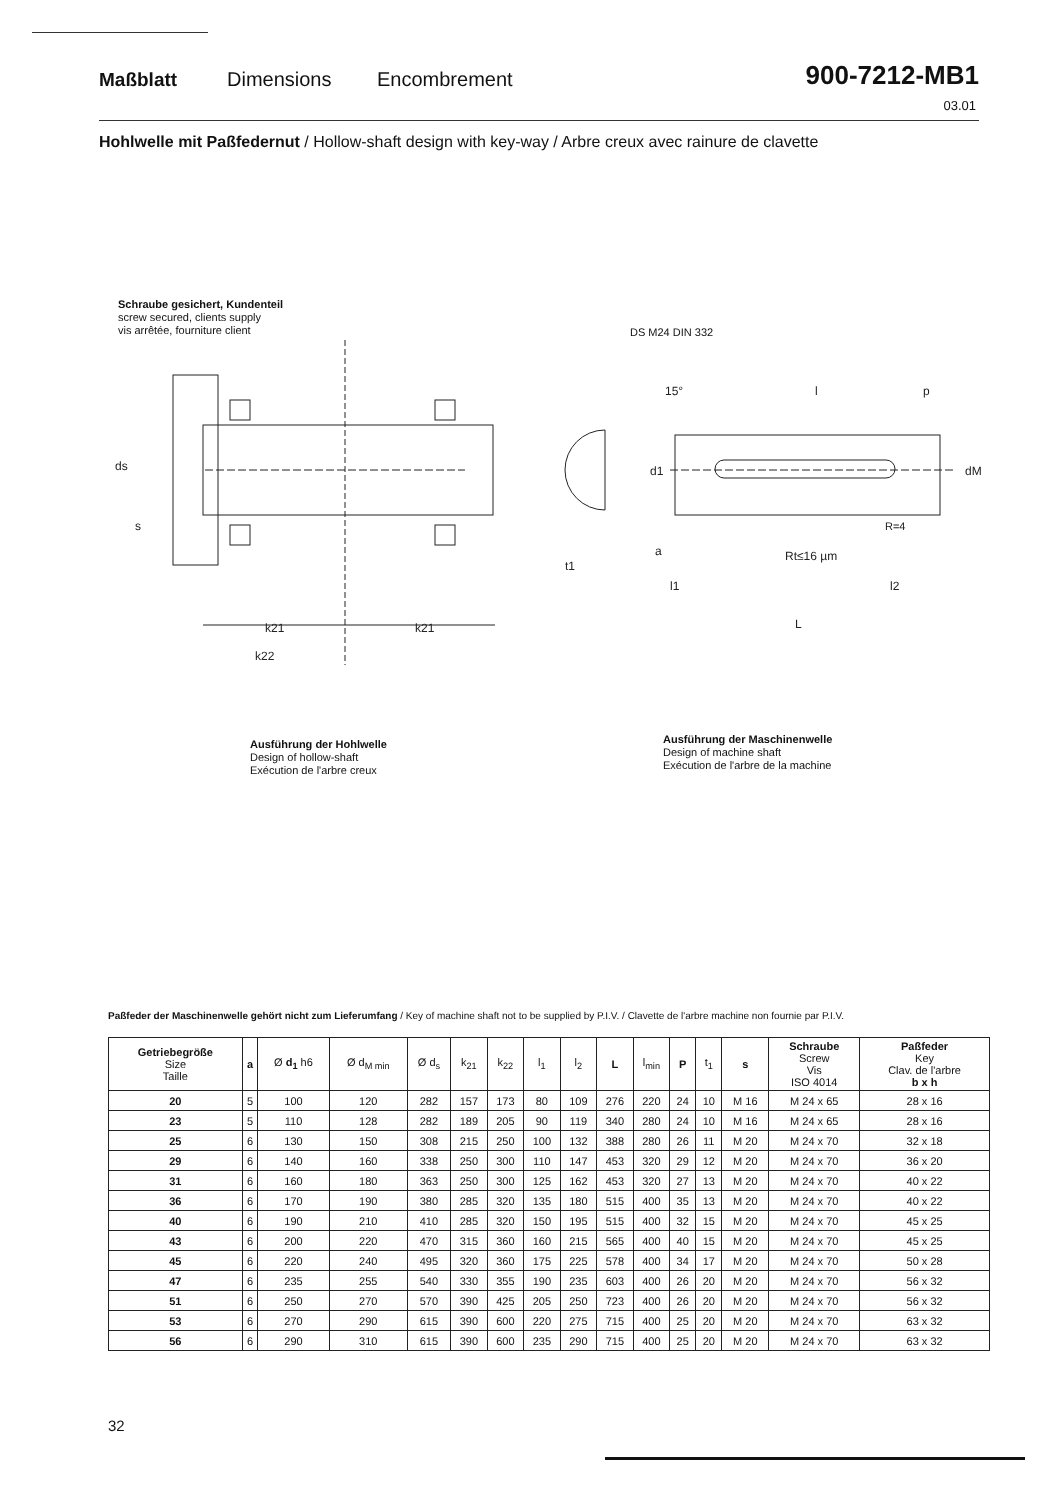Maßblatt
Dimensions
Encombrement
900-7212-MB1
03.01
Hohlwelle mit Paßfedernut / Hollow-shaft design with key-way / Arbre creux avec rainure de clavette
Schraube gesichert, Kundenteil
screw secured, clients supply
vis arrêtée, fourniture client
DS M24 DIN 332
k21
k21
k22
ds
s
d1
dM
15°
l
p
Rt≤16 µm
l1
l2
L
a
t1
R=4
Ausführung der Hohlwelle
Design of hollow-shaft
Exécution de l'arbre creux
Ausführung der Maschinenwelle
Design of machine shaft
Exécution de l'arbre de la machine
Paßfeder der Maschinenwelle gehört nicht zum Lieferumfang / Key of machine shaft not to be supplied by P.I.V. / Clavette de l'arbre machine non fournie par P.I.V.
| Getriebegröße Size Taille | a | Ø d<sub>1</sub> h6 | Ø d<sub>M min</sub> | Ø d<sub>s</sub> | k<sub>21</sub> | k<sub>22</sub> | l<sub>1</sub> | l<sub>2</sub> | L | l<sub>min</sub> | P | t<sub>1</sub> | s | Schraube Screw Vis ISO 4014 | Paßfeder Key Clav. de l'arbre b x h |
| --- | --- | --- | --- | --- | --- | --- | --- | --- | --- | --- | --- | --- | --- | --- | --- |
| 20 | 5 | 100 | 120 | 282 | 157 | 173 | 80 | 109 | 276 | 220 | 24 | 10 | M 16 | M 24 x 65 | 28 x 16 |
| 23 | 5 | 110 | 128 | 282 | 189 | 205 | 90 | 119 | 340 | 280 | 24 | 10 | M 16 | M 24 x 65 | 28 x 16 |
| 25 | 6 | 130 | 150 | 308 | 215 | 250 | 100 | 132 | 388 | 280 | 26 | 11 | M 20 | M 24 x 70 | 32 x 18 |
| 29 | 6 | 140 | 160 | 338 | 250 | 300 | 110 | 147 | 453 | 320 | 29 | 12 | M 20 | M 24 x 70 | 36 x 20 |
| 31 | 6 | 160 | 180 | 363 | 250 | 300 | 125 | 162 | 453 | 320 | 27 | 13 | M 20 | M 24 x 70 | 40 x 22 |
| 36 | 6 | 170 | 190 | 380 | 285 | 320 | 135 | 180 | 515 | 400 | 35 | 13 | M 20 | M 24 x 70 | 40 x 22 |
| 40 | 6 | 190 | 210 | 410 | 285 | 320 | 150 | 195 | 515 | 400 | 32 | 15 | M 20 | M 24 x 70 | 45 x 25 |
| 43 | 6 | 200 | 220 | 470 | 315 | 360 | 160 | 215 | 565 | 400 | 40 | 15 | M 20 | M 24 x 70 | 45 x 25 |
| 45 | 6 | 220 | 240 | 495 | 320 | 360 | 175 | 225 | 578 | 400 | 34 | 17 | M 20 | M 24 x 70 | 50 x 28 |
| 47 | 6 | 235 | 255 | 540 | 330 | 355 | 190 | 235 | 603 | 400 | 26 | 20 | M 20 | M 24 x 70 | 56 x 32 |
| 51 | 6 | 250 | 270 | 570 | 390 | 425 | 205 | 250 | 723 | 400 | 26 | 20 | M 20 | M 24 x 70 | 56 x 32 |
| 53 | 6 | 270 | 290 | 615 | 390 | 600 | 220 | 275 | 715 | 400 | 25 | 20 | M 20 | M 24 x 70 | 63 x 32 |
| 56 | 6 | 290 | 310 | 615 | 390 | 600 | 235 | 290 | 715 | 400 | 25 | 20 | M 20 | M 24 x 70 | 63 x 32 |
32